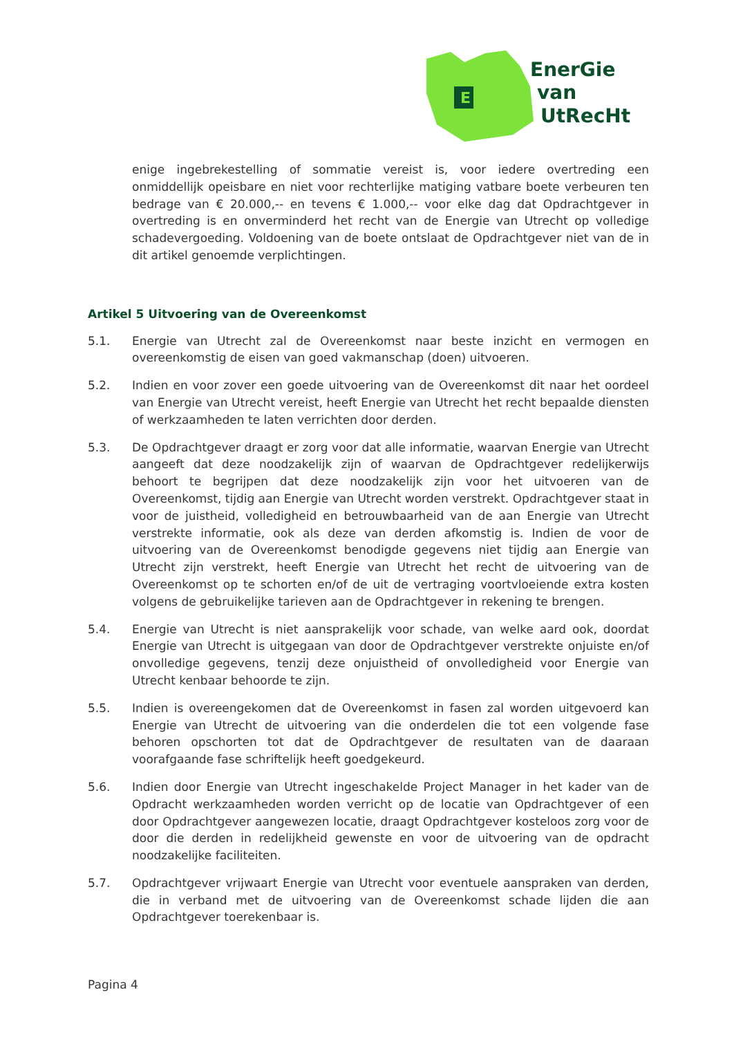E
EnerGie
van
UtRecHt
enige ingebrekestelling of sommatie vereist is, voor iedere overtreding een onmiddellijk opeisbare en niet voor rechterlijke matiging vatbare boete verbeuren ten bedrage van € 20.000,-- en tevens € 1.000,-- voor elke dag dat Opdrachtgever in overtreding is en onverminderd het recht van de Energie van Utrecht op volledige schadevergoeding. Voldoening van de boete ontslaat de Opdrachtgever niet van de in dit artikel genoemde verplichtingen.
Artikel 5 Uitvoering van de Overeenkomst
5.1. Energie van Utrecht zal de Overeenkomst naar beste inzicht en vermogen en overeenkomstig de eisen van goed vakmanschap (doen) uitvoeren.
5.2. Indien en voor zover een goede uitvoering van de Overeenkomst dit naar het oordeel van Energie van Utrecht vereist, heeft Energie van Utrecht het recht bepaalde diensten of werkzaamheden te laten verrichten door derden.
5.3. De Opdrachtgever draagt er zorg voor dat alle informatie, waarvan Energie van Utrecht aangeeft dat deze noodzakelijk zijn of waarvan de Opdrachtgever redelijkerwijs behoort te begrijpen dat deze noodzakelijk zijn voor het uitvoeren van de Overeenkomst, tijdig aan Energie van Utrecht worden verstrekt. Opdrachtgever staat in voor de juistheid, volledigheid en betrouwbaarheid van de aan Energie van Utrecht verstrekte informatie, ook als deze van derden afkomstig is. Indien de voor de uitvoering van de Overeenkomst benodigde gegevens niet tijdig aan Energie van Utrecht zijn verstrekt, heeft Energie van Utrecht het recht de uitvoering van de Overeenkomst op te schorten en/of de uit de vertraging voortvloeiende extra kosten volgens de gebruikelijke tarieven aan de Opdrachtgever in rekening te brengen.
5.4. Energie van Utrecht is niet aansprakelijk voor schade, van welke aard ook, doordat Energie van Utrecht is uitgegaan van door de Opdrachtgever verstrekte onjuiste en/of onvolledige gegevens, tenzij deze onjuistheid of onvolledigheid voor Energie van Utrecht kenbaar behoorde te zijn.
5.5. Indien is overeengekomen dat de Overeenkomst in fasen zal worden uitgevoerd kan Energie van Utrecht de uitvoering van die onderdelen die tot een volgende fase behoren opschorten tot dat de Opdrachtgever de resultaten van de daaraan voorafgaande fase schriftelijk heeft goedgekeurd.
5.6. Indien door Energie van Utrecht ingeschakelde Project Manager in het kader van de Opdracht werkzaamheden worden verricht op de locatie van Opdrachtgever of een door Opdrachtgever aangewezen locatie, draagt Opdrachtgever kosteloos zorg voor de door die derden in redelijkheid gewenste en voor de uitvoering van de opdracht noodzakelijke faciliteiten.
5.7. Opdrachtgever vrijwaart Energie van Utrecht voor eventuele aanspraken van derden, die in verband met de uitvoering van de Overeenkomst schade lijden die aan Opdrachtgever toerekenbaar is.
Pagina 4